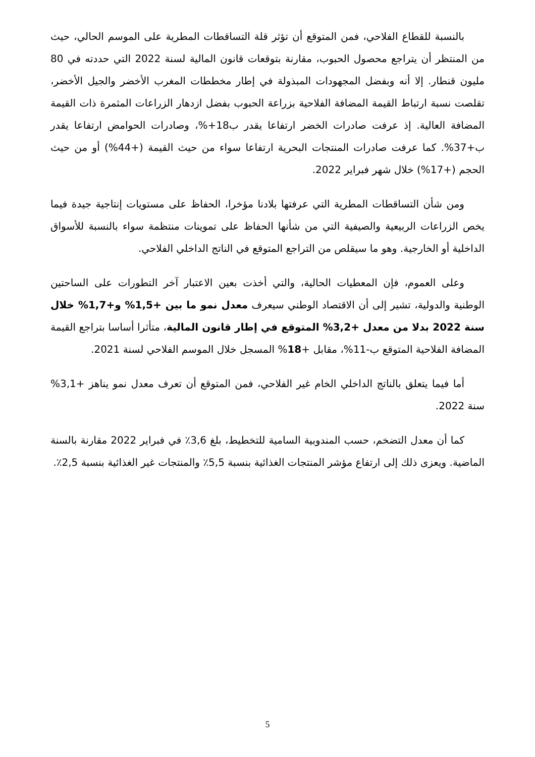بالنسبة للقطاع الفلاحي، فمن المتوقع أن تؤثر قلة التساقطات المطرية على الموسم الحالي، حيث من المنتظر أن يتراجع محصول الحبوب، مقارنة بتوقعات قانون المالية لسنة 2022 التي حددته في 80 مليون قنطار. إلا أنه وبفضل المجهودات المبذولة في إطار مخططات المغرب الأخضر والجيل الأخضر، تقلصت نسبة ارتباط القيمة المضافة الفلاحية بزراعة الحبوب بفضل ازدهار الزراعات المثمرة ذات القيمة المضافة العالية. إذ عرفت صادرات الخضر ارتفاعا يقدر ب18+%، وصادرات الحوامض ارتفاعا يقدر ب+37%. كما عرفت صادرات المنتجات البحرية ارتفاعا سواء من حيث القيمة (+44%) أو من حيث الحجم (+17%) خلال شهر فبراير 2022.
ومن شأن التساقطات المطرية التي عرفتها بلادنا مؤخرا، الحفاظ على مستويات إنتاجية جيدة فيما يخص الزراعات الربيعية والصيفية التي من شأنها الحفاظ على تموينات منتظمة سواء بالنسبة للأسواق الداخلية أو الخارجية. وهو ما سيقلص من التراجع المتوقع في الناتج الداخلي الفلاحي.
وعلى العموم، فإن المعطيات الحالية، والتي أخذت بعين الاعتبار آخر التطورات على الساحتين الوطنية والدولية، تشير إلى أن الاقتصاد الوطني سيعرف معدل نمو ما بين +1,5% و+1,7% خلال سنة 2022 بدلا من معدل +3,2% المتوقع في إطار قانون المالية، متأثرا أساسا بتراجع القيمة المضافة الفلاحية المتوقع ب-11%، مقابل +18% المسجل خلال الموسم الفلاحي لسنة 2021.
أما فيما يتعلق بالناتج الداخلي الخام غير الفلاحي، فمن المتوقع أن تعرف معدل نمو يناهز +3,1% سنة 2022.
كما أن معدل التضخم، حسب المندوبية السامية للتخطيط، بلغ 3,6٪ في فبراير 2022 مقارنة بالسنة الماضية. ويعزى ذلك إلى ارتفاع مؤشر المنتجات الغذائية بنسبة 5,5٪ والمنتجات غير الغذائية بنسبة 2,5٪.
5